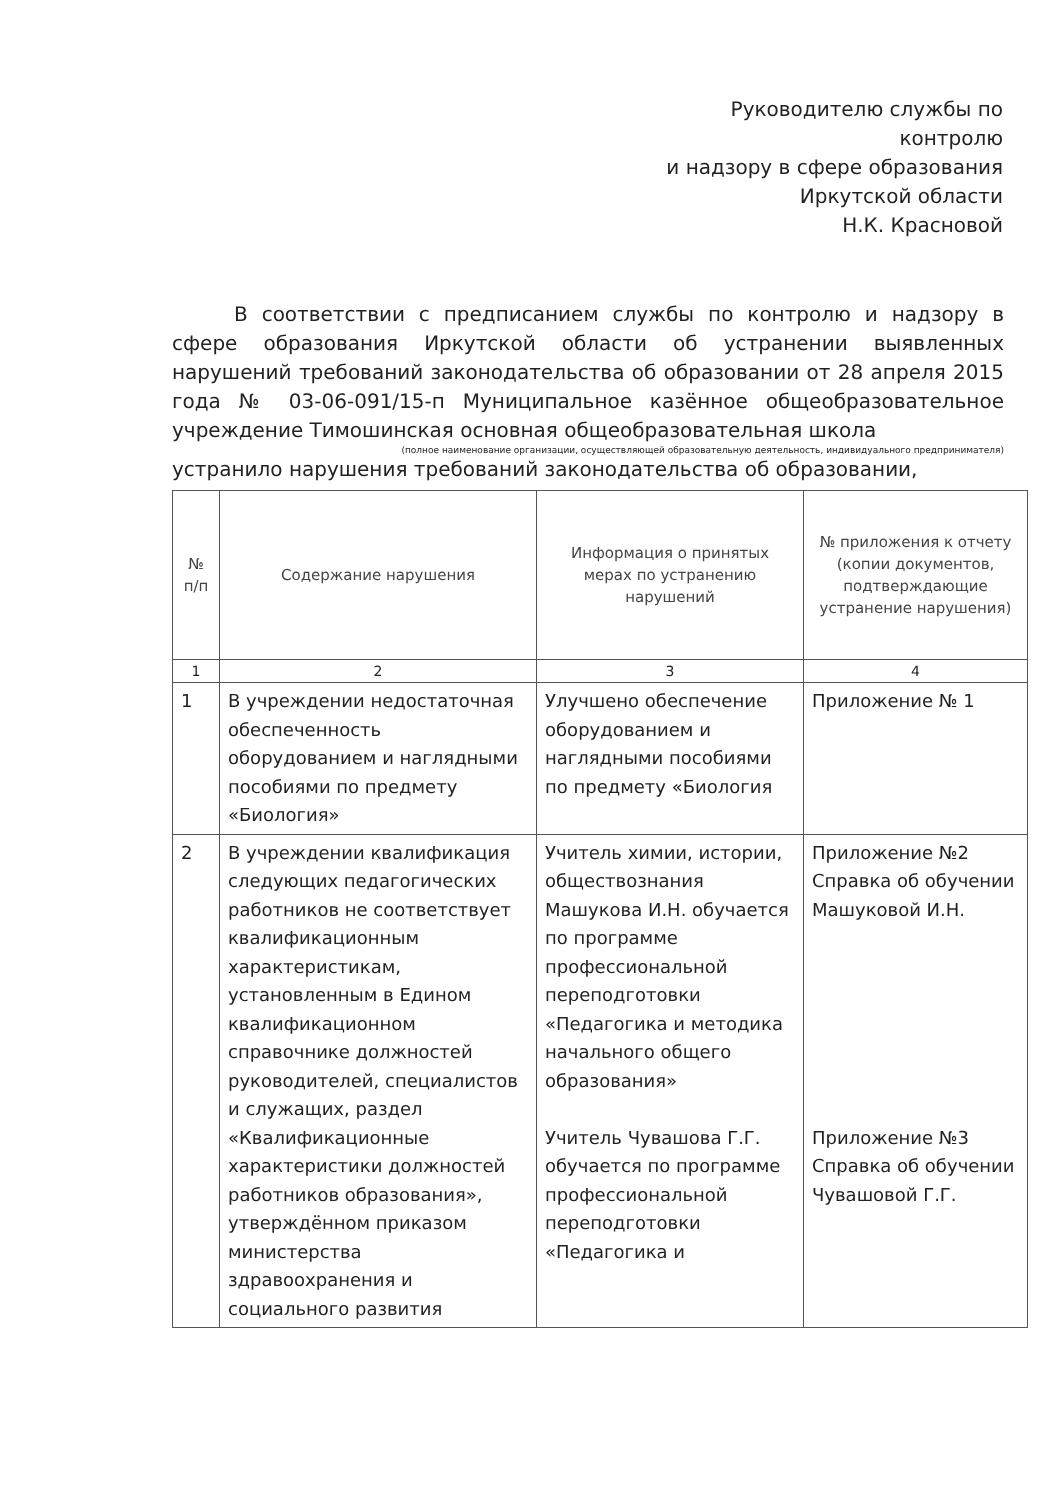Руководителю службы по
контролю
и надзору в сфере образования
Иркутской области
Н.К. Красновой
В соответствии с предписанием службы по контролю и надзору в сфере образования Иркутской области об устранении выявленных нарушений требований законодательства об образовании от 28 апреля 2015 года № 03-06-091/15-п Муниципальное казённое общеобразовательное учреждение Тимошинская основная общеобразовательная школа
(полное наименование организации, осуществляющей образовательную деятельность, индивидуального предпринимателя)
устранило нарушения требований законодательства об образовании,
| № п/п | Содержание нарушения | Информация о принятых мерах по устранению нарушений | № приложения к отчету (копии документов, подтверждающие устранение нарушения) |
| --- | --- | --- | --- |
| 1 | 2 | 3 | 4 |
| 1 | В учреждении недостаточная обеспеченность оборудованием и наглядными пособиями по предмету «Биология» | Улучшено обеспечение оборудованием и наглядными пособиями по предмету «Биология | Приложение № 1 |
| 2 | В учреждении квалификация следующих педагогических работников не соответствует квалификационным характеристикам, установленным в Едином квалификационном справочнике должностей руководителей, специалистов и служащих, раздел «Квалификационные характеристики должностей работников образования», утверждённом приказом министерства здравоохранения и социального развития | Учитель химии, истории, обществознания Машукова И.Н. обучается по программе профессиональной переподготовки «Педагогика и методика начального общего образования» Учитель Чувашова Г.Г. обучается по программе профессиональной переподготовки «Педагогика и | Приложение №2 Справка об обучении Машуковой И.Н. Приложение №3 Справка об обучении Чувашовой Г.Г. |